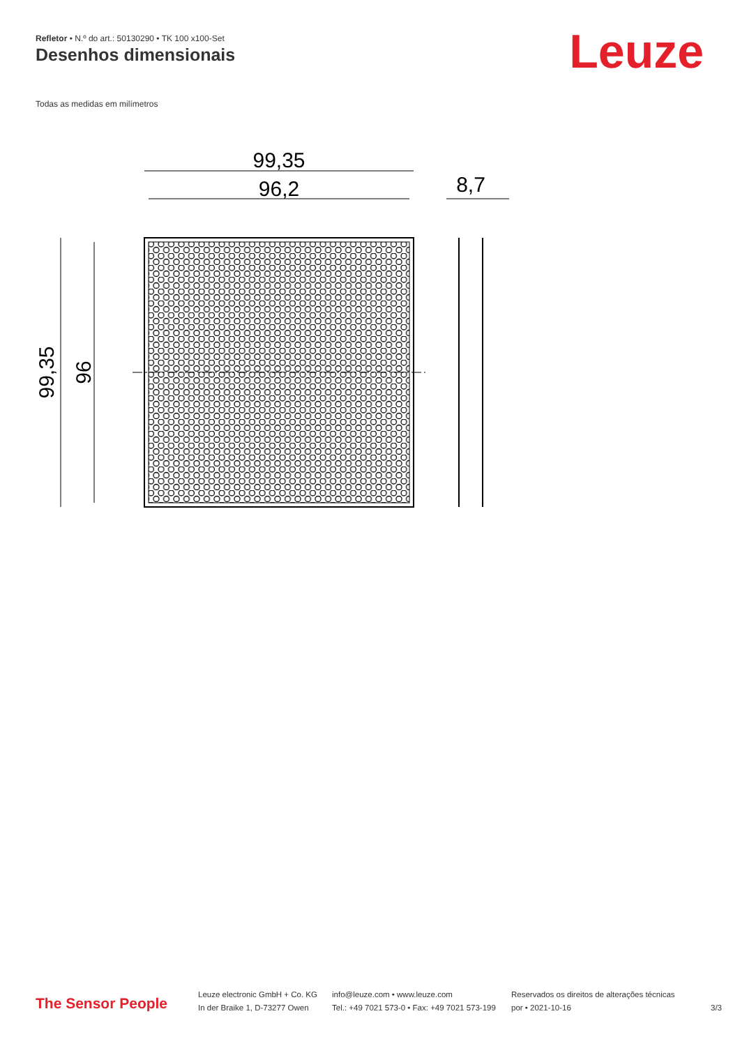Refletor • N.º do art.: 50130290 • TK 100 x100-Set
Desenhos dimensionais Leuze
Todas as medidas em milímetros
99,35
96,2
8,7
99,35
96
The Sensor People
Leuze electronic GmbH + Co. KG
In der Braike 1, D-73277 Owen
info@leuze.com • www.leuze.com
Tel.: +49 7021 573-0 • Fax: +49 7021 573-199
Reservados os direitos de alterações técnicas
por • 2021-10-16
3/3